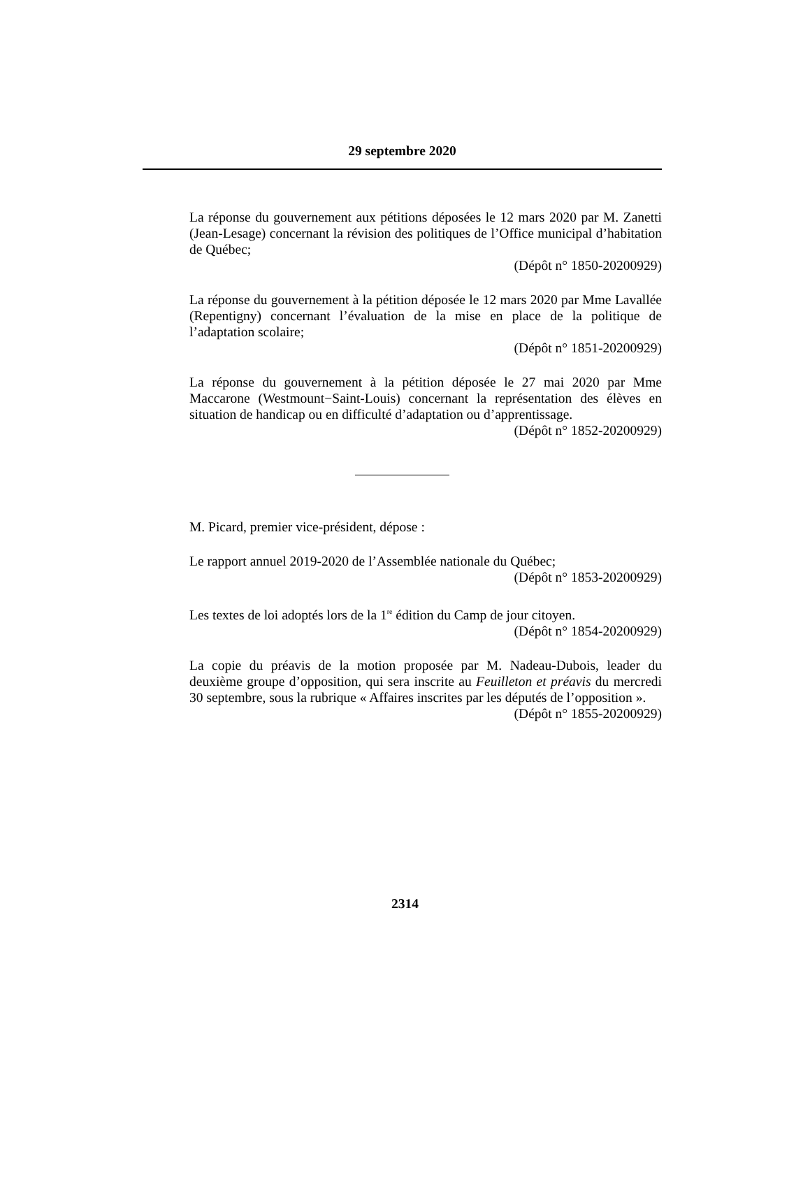29 septembre 2020
La réponse du gouvernement aux pétitions déposées le 12 mars 2020 par M. Zanetti (Jean-Lesage) concernant la révision des politiques de l’Office municipal d’habitation de Québec;
(Dépôt n° 1850-20200929)
La réponse du gouvernement à la pétition déposée le 12 mars 2020 par Mme Lavallée (Repentigny) concernant l’évaluation de la mise en place de la politique de l’adaptation scolaire;
(Dépôt n° 1851-20200929)
La réponse du gouvernement à la pétition déposée le 27 mai 2020 par Mme Maccarone (Westmount−Saint-Louis) concernant la représentation des élèves en situation de handicap ou en difficulté d’adaptation ou d’apprentissage.
(Dépôt n° 1852-20200929)
M. Picard, premier vice-président, dépose :
Le rapport annuel 2019-2020 de l’Assemblée nationale du Québec;
(Dépôt n° 1853-20200929)
Les textes de loi adoptés lors de la 1<sup>re</sup> édition du Camp de jour citoyen.
(Dépôt n° 1854-20200929)
La copie du préavis de la motion proposée par M. Nadeau-Dubois, leader du deuxième groupe d’opposition, qui sera inscrite au Feuilleton et préavis du mercredi 30 septembre, sous la rubrique « Affaires inscrites par les députés de l’opposition ».
(Dépôt n° 1855-20200929)
2314